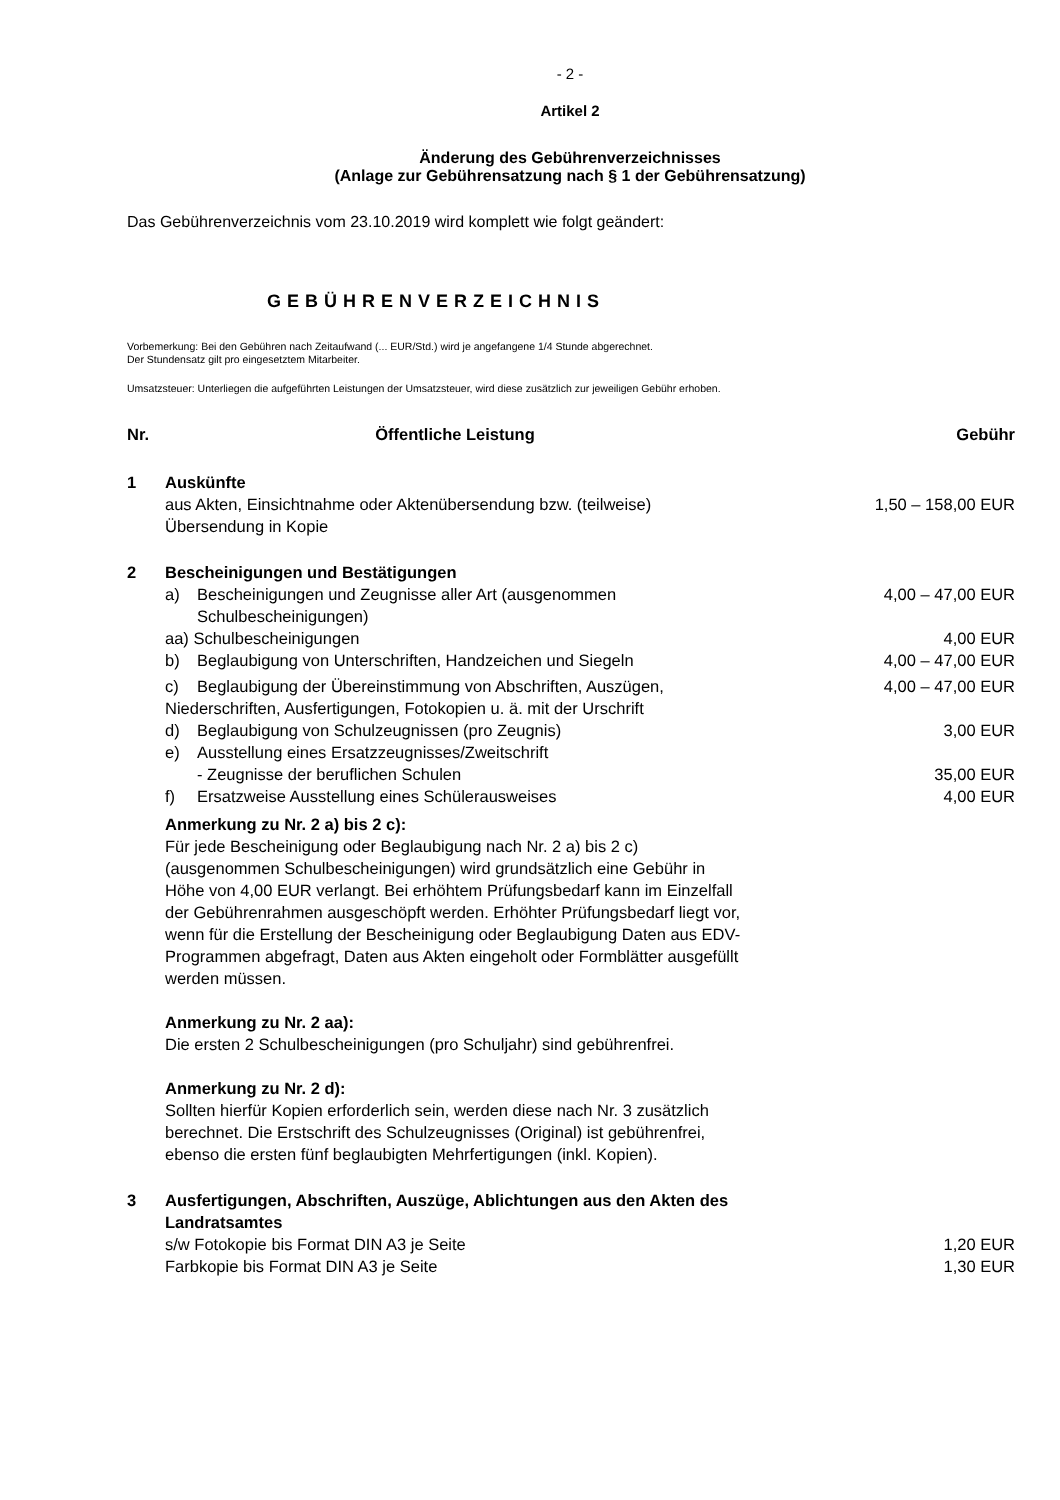- 2 -
Artikel 2
Änderung des Gebührenverzeichnisses
(Anlage zur Gebührensatzung nach § 1 der Gebührensatzung)
Das Gebührenverzeichnis vom 23.10.2019 wird komplett wie folgt geändert:
GEBÜHRENVERZEICHNIS
Vorbemerkung: Bei den Gebühren nach Zeitaufwand (... EUR/Std.) wird je angefangene 1/4 Stunde abgerechnet.
Der Stundensatz gilt pro eingesetztem Mitarbeiter.
Umsatzsteuer: Unterliegen die aufgeführten Leistungen der Umsatzsteuer, wird diese zusätzlich zur jeweiligen Gebühr erhoben.
| Nr. | Öffentliche Leistung | Gebühr |
| --- | --- | --- |
| 1 | Auskünfte aus Akten, Einsichtnahme oder Aktenübersendung bzw. (teilweise) Übersendung in Kopie | 1,50 – 158,00 EUR |
| 2 | Bescheinigungen und Bestätigungen | |
| | a) Bescheinigungen und Zeugnisse aller Art (ausgenommen Schulbescheinigungen) | 4,00 – 47,00 EUR |
| | aa) Schulbescheinigungen | 4,00 EUR |
| | b) Beglaubigung von Unterschriften, Handzeichen und Siegeln | 4,00 – 47,00 EUR |
| | c) Beglaubigung der Übereinstimmung von Abschriften, Auszügen, Niederschriften, Ausfertigungen, Fotokopien u. ä. mit der Urschrift | 4,00 – 47,00 EUR |
| | d) Beglaubigung von Schulzeugnissen (pro Zeugnis) | 3,00 EUR |
| | e) Ausstellung eines Ersatzzeugnisses/Zweitschrift - Zeugnisse der beruflichen Schulen | 35,00 EUR |
| | f) Ersatzweise Ausstellung eines Schülerausweises | 4,00 EUR |
| | Anmerkung zu Nr. 2 a) bis 2 c): Für jede Bescheinigung oder Beglaubigung nach Nr. 2 a) bis 2 c) (ausgenommen Schulbescheinigungen) wird grundsätzlich eine Gebühr in Höhe von 4,00 EUR verlangt. Bei erhöhtem Prüfungsbedarf kann im Einzelfall der Gebührenrahmen ausgeschöpft werden. Erhöhter Prüfungsbedarf liegt vor, wenn für die Erstellung der Bescheinigung oder Beglaubigung Daten aus EDV-Programmen abgefragt, Daten aus Akten eingeholt oder Formblätter ausgefüllt werden müssen. Anmerkung zu Nr. 2 aa): Die ersten 2 Schulbescheinigungen (pro Schuljahr) sind gebührenfrei. Anmerkung zu Nr. 2 d): Sollten hierfür Kopien erforderlich sein, werden diese nach Nr. 3 zusätzlich berechnet. Die Erstschrift des Schulzeugnisses (Original) ist gebührenfrei, ebenso die ersten fünf beglaubigten Mehrfertigungen (inkl. Kopien). | |
| 3 | Ausfertigungen, Abschriften, Auszüge, Ablichtungen aus den Akten des Landratsamtes | |
| | s/w Fotokopie bis Format DIN A3 je Seite | 1,20 EUR |
| | Farbkopie bis Format DIN A3 je Seite | 1,30 EUR |